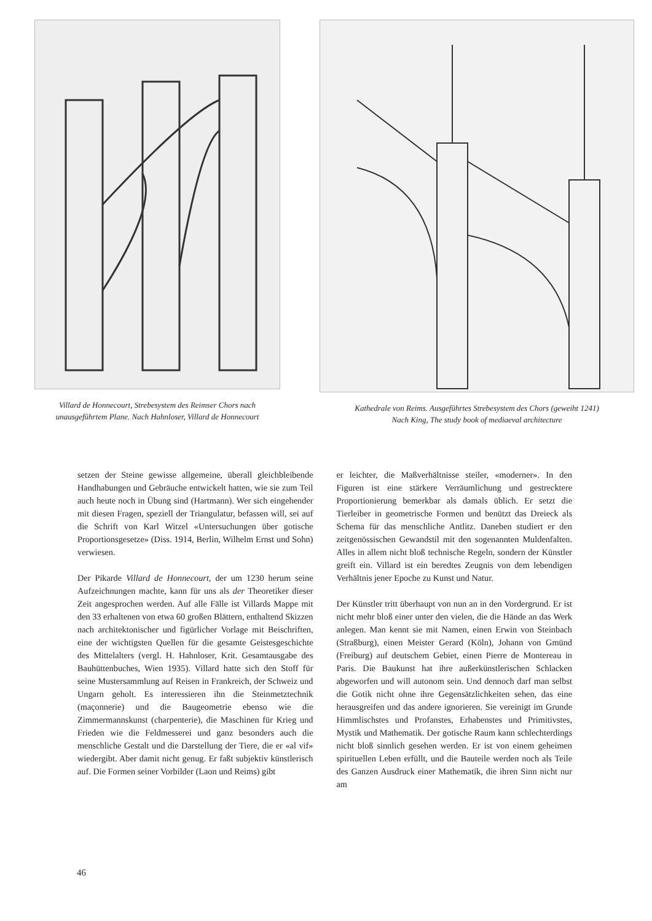Villard de Honnecourt, Strebesystem des Reimser Chors nach unausgeführtem Plane. Nach Hahnloser, Villard de Honnecourt
Kathedrale von Reims. Ausgeführtes Strebesystem des Chors (geweiht 1241)
Nach King, The study book of mediaeval architecture
setzen der Steine gewisse allgemeine, überall gleichbleibende Handhabungen und Gebräuche entwickelt hatten, wie sie zum Teil auch heute noch in Übung sind (Hartmann). Wer sich eingehender mit diesen Fragen, speziell der Triangulatur, befassen will, sei auf die Schrift von Karl Witzel «Untersuchungen über gotische Proportionsgesetze» (Diss. 1914, Berlin, Wilhelm Ernst und Sohn) verwiesen.
Der Pikarde Villard de Honnecourt, der um 1230 herum seine Aufzeichnungen machte, kann für uns als der Theoretiker dieser Zeit angesprochen werden. Auf alle Fälle ist Villards Mappe mit den 33 erhaltenen von etwa 60 großen Blättern, enthaltend Skizzen nach architektonischer und figürlicher Vorlage mit Beischriften, eine der wichtigsten Quellen für die gesamte Geistesgeschichte des Mittelalters (vergl. H. Hahnloser, Krit. Gesamtausgabe des Bauhüttenbuches, Wien 1935). Villard hatte sich den Stoff für seine Mustersammlung auf Reisen in Frankreich, der Schweiz und Ungarn geholt. Es interessieren ihn die Steinmetztechnik (maçonnerie) und die Baugeometrie ebenso wie die Zimmermannskunst (charpenterie), die Maschinen für Krieg und Frieden wie die Feldmesserei und ganz besonders auch die menschliche Gestalt und die Darstellung der Tiere, die er «al vif» wiedergibt. Aber damit nicht genug. Er faßt subjektiv künstlerisch auf. Die Formen seiner Vorbilder (Laon und Reims) gibt
er leichter, die Maßverhältnisse steiler, «moderner». In den Figuren ist eine stärkere Verräumlichung und gestrecktere Proportionierung bemerkbar als damals üblich. Er setzt die Tierleiber in geometrische Formen und benützt das Dreieck als Schema für das menschliche Antlitz. Daneben studiert er den zeitgenössischen Gewandstil mit den sogenannten Muldenfalten. Alles in allem nicht bloß technische Regeln, sondern der Künstler greift ein. Villard ist ein beredtes Zeugnis von dem lebendigen Verhältnis jener Epoche zu Kunst und Natur.
Der Künstler tritt überhaupt von nun an in den Vordergrund. Er ist nicht mehr bloß einer unter den vielen, die die Hände an das Werk anlegen. Man kennt sie mit Namen, einen Erwin von Steinbach (Straßburg), einen Meister Gerard (Köln), Johann von Gmünd (Freiburg) auf deutschem Gebiet, einen Pierre de Montereau in Paris. Die Baukunst hat ihre außerkünstlerischen Schlacken abgeworfen und will autonom sein. Und dennoch darf man selbst die Gotik nicht ohne ihre Gegensätzlichkeiten sehen, das eine herausgreifen und das andere ignorieren. Sie vereinigt im Grunde Himmlischstes und Profanstes, Erhabenstes und Primitivstes, Mystik und Mathematik. Der gotische Raum kann schlechterdings nicht bloß sinnlich gesehen werden. Er ist von einem geheimen spirituellen Leben erfüllt, und die Bauteile werden noch als Teile des Ganzen Ausdruck einer Mathematik, die ihren Sinn nicht nur am
46